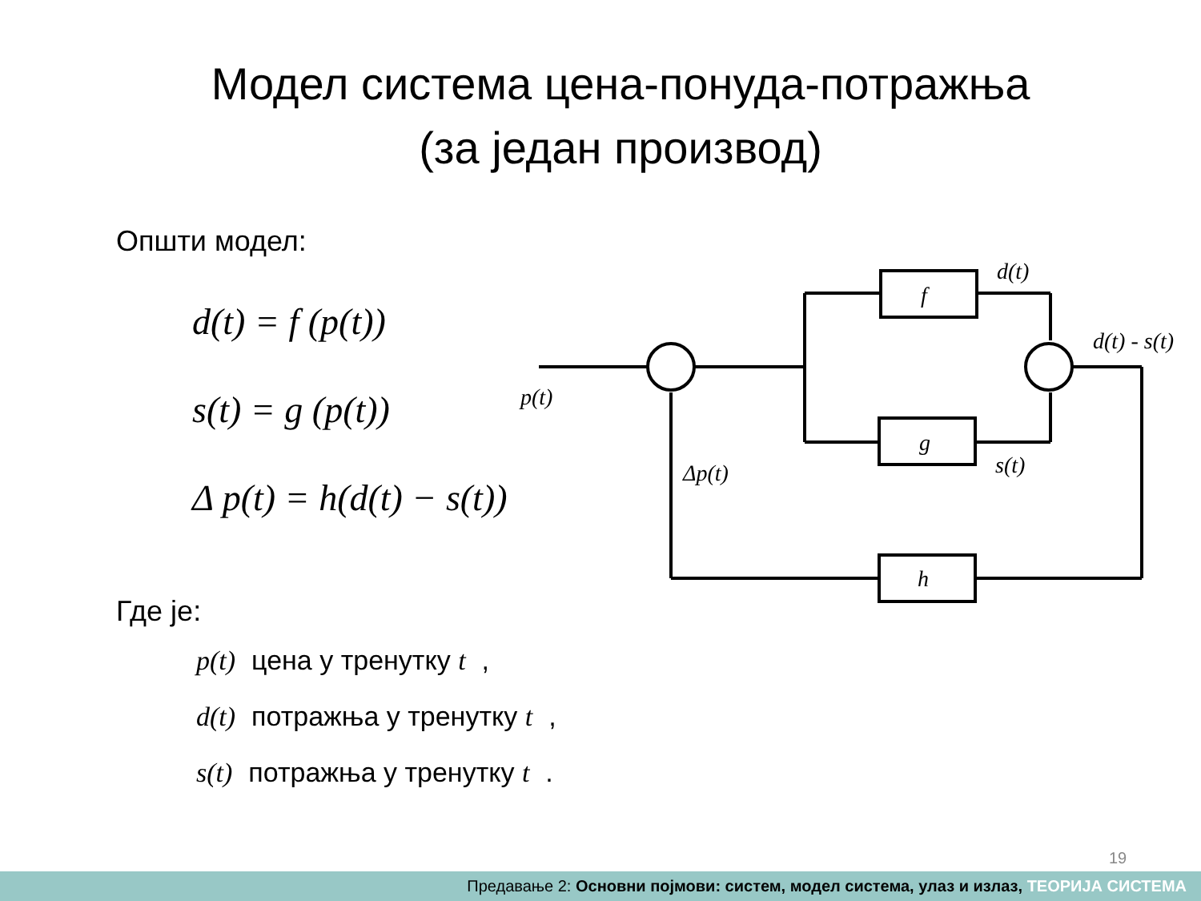Модел система цена-понуда-потражња
(за један производ)
Општи модел:
d(t) = f (p(t))
s(t) = g (p(t))
Δ p(t) = h(d(t) − s(t))
f
g
h
d(t)
d(t) - s(t)
s(t)
p(t)
Δp(t)
Где је:
p(t) цена у тренутку t,
d(t) потражња у тренутку t,
s(t) потражња у тренутку t.
19
Предавање 2: Основни појмови: систем, модел система, улаз и излаз, ТЕОРИЈА СИСТЕМА